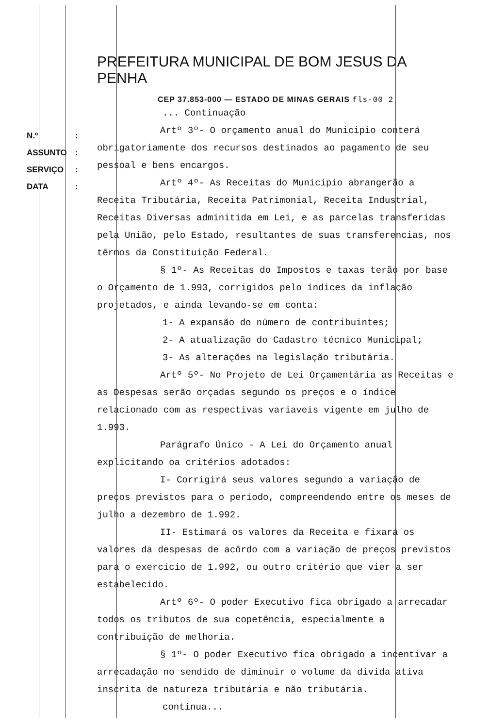N.º:
ASSUNTO:
SERVIÇO:
DATA:
PREFEITURA MUNICIPAL DE BOM JESUS DA PENHA
CEP 37.853-000 — ESTADO DE MINAS GERAIS fls-00 2
... Continuação
Artº 3º- O orçamento anual do Municipio conterá obrigatoriamente dos recursos destinados ao pagamento de seu pessoal e bens encargos.
Artº 4º- As Receitas do Municipio abrangerão a Receita Tributária, Receita Patrimonial, Receita Industrial, Receitas Diversas adminitida em Lei, e as parcelas transferidas pela União, pelo Estado, resultantes de suas transferencias, nos têrmos da Constituição Federal.
§ 1º- As Receitas do Impostos e taxas terão por base o Orçamento de 1.993, corrigidos pelo índices da inflação projetados, e ainda levando-se em conta:
1- A expansão do número de contribuintes;
2- A atualização do Cadastro técnico Municipal;
3- As alterações na legislação tributária.
Artº 5º- No Projeto de Lei Orçamentária as Receitas e as Despesas serão orçadas segundo os preços e o índice relacionado com as respectivas variaveis vigente em julho de 1.993.
Parágrafo Único - A Lei do Orçamento anual explicitando oa critérios adotados:
I- Corrigirá seus valores segundo a variação de preços previstos para o período, compreendendo entre os meses de julho a dezembro de 1.992.
II- Estimará os valores da Receita e fixará os valores da despesas de acôrdo com a variação de preços previstos para o exercício de 1.992, ou outro critério que vier a ser estabelecido.
Artº 6º- O poder Executivo fica obrigado a arrecadar todos os tributos de sua copetência, especialmente a contribuição de melhoria.
§ 1º- O poder Executivo fica obrigado a incentivar a arrecadação no sendido de diminuir o volume da dívida ativa inscrita de natureza tributária e não tributária.
continua...